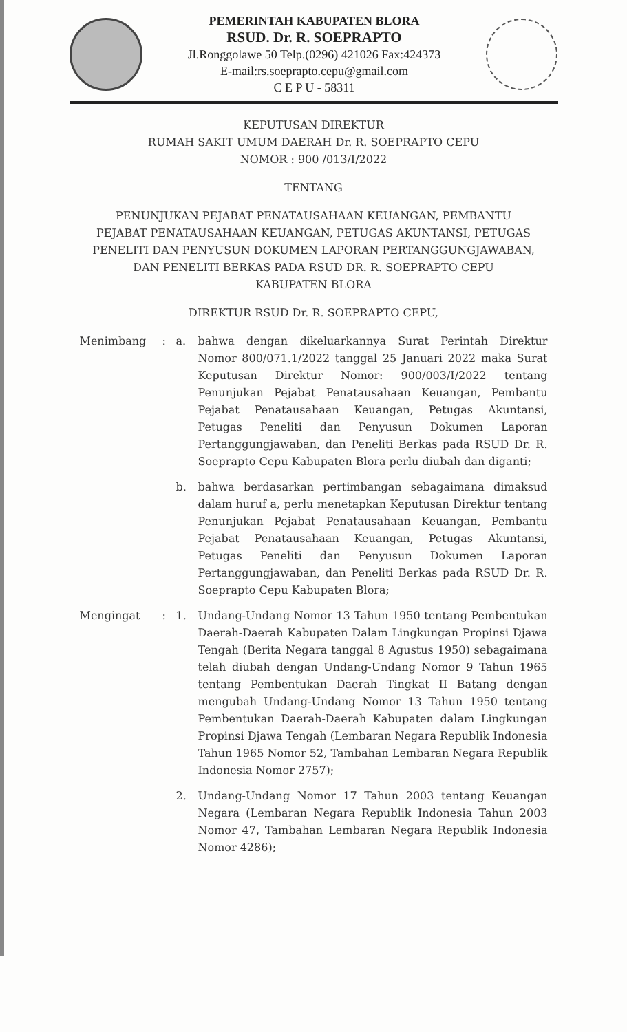PEMERINTAH KABUPATEN BLORA
RSUD. Dr. R. SOEPRAPTO
Jl.Ronggolawe 50 Telp.(0296) 421026 Fax:424373
E-mail:rs.soeprapto.cepu@gmail.com
C E P U - 58311
KEPUTUSAN DIREKTUR
RUMAH SAKIT UMUM DAERAH Dr. R. SOEPRAPTO CEPU
NOMOR : 900 /013/I/2022
TENTANG
PENUNJUKAN PEJABAT PENATAUSAHAAN KEUANGAN, PEMBANTU
PEJABAT PENATAUSAHAAN KEUANGAN, PETUGAS AKUNTANSI, PETUGAS
PENELITI DAN PENYUSUN DOKUMEN LAPORAN PERTANGGUNGJAWABAN,
DAN PENELITI BERKAS PADA RSUD DR. R. SOEPRAPTO CEPU
KABUPATEN BLORA
DIREKTUR RSUD Dr. R. SOEPRAPTO CEPU,
Menimbang : a. bahwa dengan dikeluarkannya Surat Perintah Direktur Nomor 800/071.1/2022 tanggal 25 Januari 2022 maka Surat Keputusan Direktur Nomor: 900/003/I/2022 tentang Penunjukan Pejabat Penatausahaan Keuangan, Pembantu Pejabat Penatausahaan Keuangan, Petugas Akuntansi, Petugas Peneliti dan Penyusun Dokumen Laporan Pertanggungjawaban, dan Peneliti Berkas pada RSUD Dr. R. Soeprapto Cepu Kabupaten Blora perlu diubah dan diganti;
b. bahwa berdasarkan pertimbangan sebagaimana dimaksud dalam huruf a, perlu menetapkan Keputusan Direktur tentang Penunjukan Pejabat Penatausahaan Keuangan, Pembantu Pejabat Penatausahaan Keuangan, Petugas Akuntansi, Petugas Peneliti dan Penyusun Dokumen Laporan Pertanggungjawaban, dan Peneliti Berkas pada RSUD Dr. R. Soeprapto Cepu Kabupaten Blora;
Mengingat : 1. Undang-Undang Nomor 13 Tahun 1950 tentang Pembentukan Daerah-Daerah Kabupaten Dalam Lingkungan Propinsi Djawa Tengah (Berita Negara tanggal 8 Agustus 1950) sebagaimana telah diubah dengan Undang-Undang Nomor 9 Tahun 1965 tentang Pembentukan Daerah Tingkat II Batang dengan mengubah Undang-Undang Nomor 13 Tahun 1950 tentang Pembentukan Daerah-Daerah Kabupaten dalam Lingkungan Propinsi Djawa Tengah (Lembaran Negara Republik Indonesia Tahun 1965 Nomor 52, Tambahan Lembaran Negara Republik Indonesia Nomor 2757);
2. Undang-Undang Nomor 17 Tahun 2003 tentang Keuangan Negara (Lembaran Negara Republik Indonesia Tahun 2003 Nomor 47, Tambahan Lembaran Negara Republik Indonesia Nomor 4286);